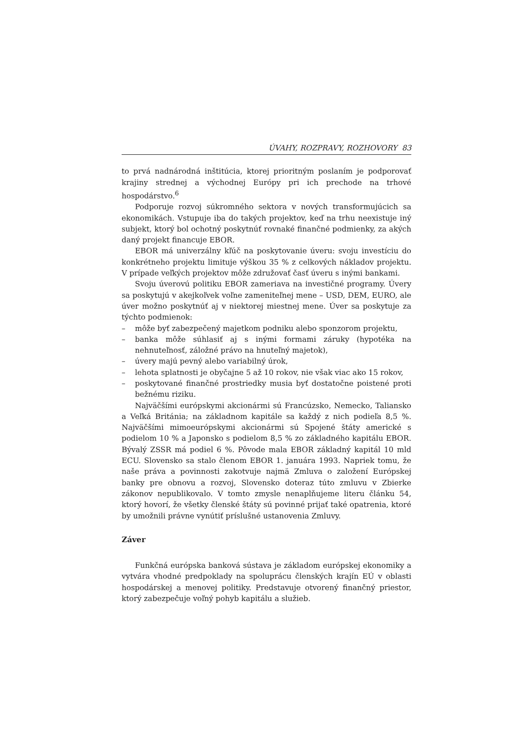ÚVAHY, ROZPRAVY, ROZHOVORY 83
to prvá nadnárodná inštitúcia, ktorej prioritným poslaním je podporovať krajiny strednej a východnej Európy pri ich prechode na trhové hospodárstvo.<sup>6</sup>
Podporuje rozvoj súkromného sektora v nových transformujúcich sa ekonomikách. Vstupuje iba do takých projektov, keď na trhu neexistuje iný subjekt, ktorý bol ochotný poskytnúť rovnaké finančné podmienky, za akých daný projekt financuje EBOR.
EBOR má univerzálny kľúč na poskytovanie úveru: svoju investíciu do konkrétneho projektu limituje výškou 35 % z celkových nákladov projektu. V prípade veľkých projektov môže združovať časť úveru s inými bankami.
Svoju úverovú politiku EBOR zameriava na investičné programy. Úvery sa poskytujú v akejkoľvek voľne zameniteľnej mene – USD, DEM, EURO, ale úver možno poskytnúť aj v niektorej miestnej mene. Úver sa poskytuje za týchto podmienok:
– môže byť zabezpečený majetkom podniku alebo sponzorom projektu,
– banka môže súhlasiť aj s inými formami záruky (hypotéka na nehnuteľnosť, záložné právo na hnuteľný majetok),
– úvery majú pevný alebo variabilný úrok,
– lehota splatnosti je obyčajne 5 až 10 rokov, nie však viac ako 15 rokov,
– poskytované finančné prostriedky musia byť dostatočne poistené proti bežnému riziku.
Najväčšími európskymi akcionármi sú Francúzsko, Nemecko, Taliansko a Veľká Británia; na základnom kapitále sa každý z nich podieľa 8,5 %. Najväčšími mimoeurópskymi akcionármi sú Spojené štáty americké s podielom 10 % a Japonsko s podielom 8,5 % zo základného kapitálu EBOR. Bývalý ZSSR má podiel 6 %. Pôvode mala EBOR základný kapitál 10 mld ECU. Slovensko sa stalo členom EBOR 1. januára 1993. Napriek tomu, že naše práva a povinnosti zakotvuje najmä Zmluva o založení Európskej banky pre obnovu a rozvoj, Slovensko doteraz túto zmluvu v Zbierke zákonov nepublikovalo. V tomto zmysle nenaplňujeme literu článku 54, ktorý hovorí, že všetky členské štáty sú povinné prijať také opatrenia, ktoré by umožnili právne vynútiť príslušné ustanovenia Zmluvy.
Záver
Funkčná európska banková sústava je základom európskej ekonomiky a vytvára vhodné predpoklady na spoluprácu členských krajín EÚ v oblasti hospodárskej a menovej politiky. Predstavuje otvorený finančný priestor, ktorý zabezpečuje voľný pohyb kapitálu a služieb.